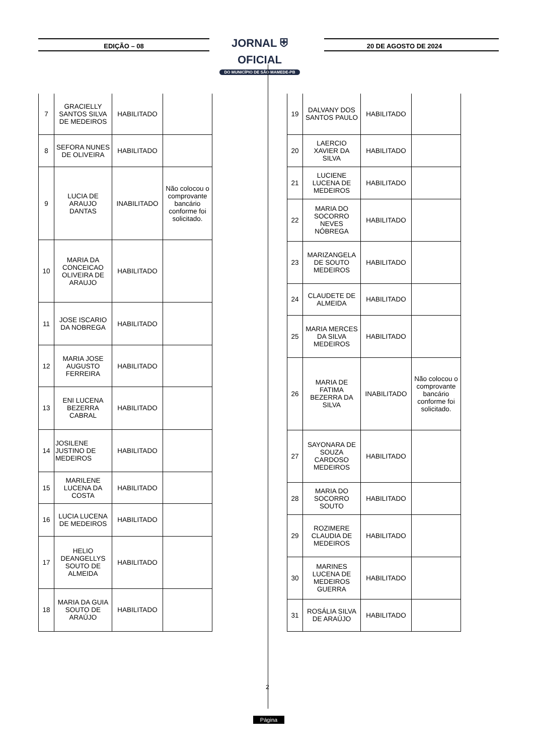EDIÇÃO – 08
JORNAL ⛨ OFICIAL
DO MUNICÍPIO DE SÃO MAMEDE-PB
20 DE AGOSTO DE 2024
| 7 | GRACIELLY SANTOS SILVA DE MEDEIROS | HABILITADO | |
| 8 | SEFORA NUNES DE OLIVEIRA | HABILITADO | |
| 9 | LUCIA DE ARAUJO DANTAS | INABILITADO | Não colocou o comprovante bancário conforme foi solicitado. |
| 10 | MARIA DA CONCEICAO OLIVEIRA DE ARAUJO | HABILITADO | |
| 11 | JOSE ISCARIO DA NOBREGA | HABILITADO | |
| 12 | MARIA JOSE AUGUSTO FERREIRA | HABILITADO | |
| 13 | ENI LUCENA BEZERRA CABRAL | HABILITADO | |
| 14 | JOSILENE JUSTINO DE MEDEIROS | HABILITADO | |
| 15 | MARILENE LUCENA DA COSTA | HABILITADO | |
| 16 | LUCIA LUCENA DE MEDEIROS | HABILITADO | |
| 17 | HELIO DEANGELLYS SOUTO DE ALMEIDA | HABILITADO | |
| 18 | MARIA DA GUIA SOUTO DE ARAÚJO | HABILITADO | |
| 19 | DALVANY DOS SANTOS PAULO | HABILITADO | |
| 20 | LAERCIO XAVIER DA SILVA | HABILITADO | |
| 21 | LUCIENE LUCENA DE MEDEIROS | HABILITADO | |
| 22 | MARIA DO SOCORRO NEVES NÓBREGA | HABILITADO | |
| 23 | MARIZANGELA DE SOUTO MEDEIROS | HABILITADO | |
| 24 | CLAUDETE DE ALMEIDA | HABILITADO | |
| 25 | MARIA MERCES DA SILVA MEDEIROS | HABILITADO | |
| 26 | MARIA DE FATIMA BEZERRA DA SILVA | INABILITADO | Não colocou o comprovante bancário conforme foi solicitado. |
| 27 | SAYONARA DE SOUZA CARDOSO MEDEIROS | HABILITADO | |
| 28 | MARIA DO SOCORRO SOUTO | HABILITADO | |
| 29 | ROZIMERE CLAUDIA DE MEDEIROS | HABILITADO | |
| 30 | MARINES LUCENA DE MEDEIROS GUERRA | HABILITADO | |
| 31 | ROSÁLIA SILVA DE ARAÚJO | HABILITADO | |
2
Página